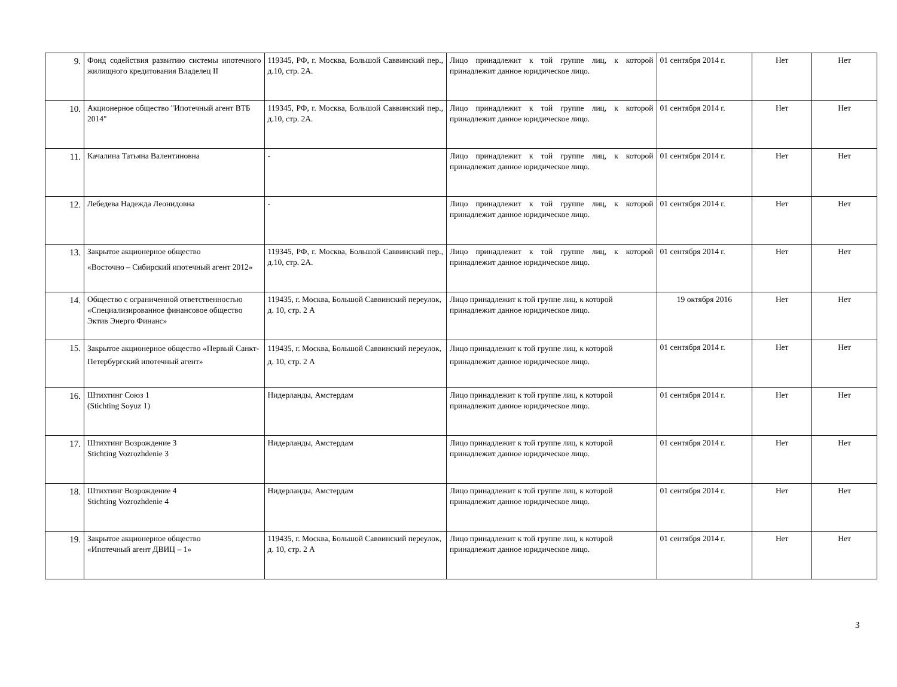| 9. | Фонд содействия развитию системы ипотечного жилищного кредитования Владелец II | 119345, РФ, г. Москва, Большой Саввинский пер., д.10, стр. 2А. | Лицо принадлежит к той группе лиц, к которой принадлежит данное юридическое лицо. | 01 сентября 2014 г. | Нет | Нет |
| 10. | Акционерное общество "Ипотечный агент ВТБ 2014" | 119345, РФ, г. Москва, Большой Саввинский пер., д.10, стр. 2А. | Лицо принадлежит к той группе лиц, к которой принадлежит данное юридическое лицо. | 01 сентября 2014 г. | Нет | Нет |
| 11. | Качалина Татьяна Валентиновна | - | Лицо принадлежит к той группе лиц, к которой принадлежит данное юридическое лицо. | 01 сентября 2014 г. | Нет | Нет |
| 12. | Лебедева Надежда Леонидовна | - | Лицо принадлежит к той группе лиц, к которой принадлежит данное юридическое лицо. | 01 сентября 2014 г. | Нет | Нет |
| 13. | Закрытое акционерное общество «Восточно – Сибирский ипотечный агент 2012» | 119345, РФ, г. Москва, Большой Саввинский пер., д.10, стр. 2А. | Лицо принадлежит к той группе лиц, к которой принадлежит данное юридическое лицо. | 01 сентября 2014 г. | Нет | Нет |
| 14. | Общество с ограниченной ответственностью «Специализированное финансовое общество Эктив Энерго Финанс» | 119435, г. Москва, Большой Саввинский переулок, д. 10, стр. 2 А | Лицо принадлежит к той группе лиц, к которой принадлежит данное юридическое лицо. | 19 октября 2016 | Нет | Нет |
| 15. | Закрытое акционерное общество «Первый Санкт-Петербургский ипотечный агент» | 119435, г. Москва, Большой Саввинский переулок, д. 10, стр. 2 А | Лицо принадлежит к той группе лиц, к которой принадлежит данное юридическое лицо. | 01 сентября 2014 г. | Нет | Нет |
| 16. | Штихтинг Союз 1 (Stichting Soyuz 1) | Нидерланды, Амстердам | Лицо принадлежит к той группе лиц, к которой принадлежит данное юридическое лицо. | 01 сентября 2014 г. | Нет | Нет |
| 17. | Штихтинг Возрождение 3 Stichting Vozrozhdenie 3 | Нидерланды, Амстердам | Лицо принадлежит к той группе лиц, к которой принадлежит данное юридическое лицо. | 01 сентября 2014 г. | Нет | Нет |
| 18. | Штихтинг Возрождение 4 Stichting Vozrozhdenie 4 | Нидерланды, Амстердам | Лицо принадлежит к той группе лиц, к которой принадлежит данное юридическое лицо. | 01 сентября 2014 г. | Нет | Нет |
| 19. | Закрытое акционерное общество «Ипотечный агент ДВИЦ – 1» | 119435, г. Москва, Большой Саввинский переулок, д. 10, стр. 2 А | Лицо принадлежит к той группе лиц, к которой принадлежит данное юридическое лицо. | 01 сентября 2014 г. | Нет | Нет |
3